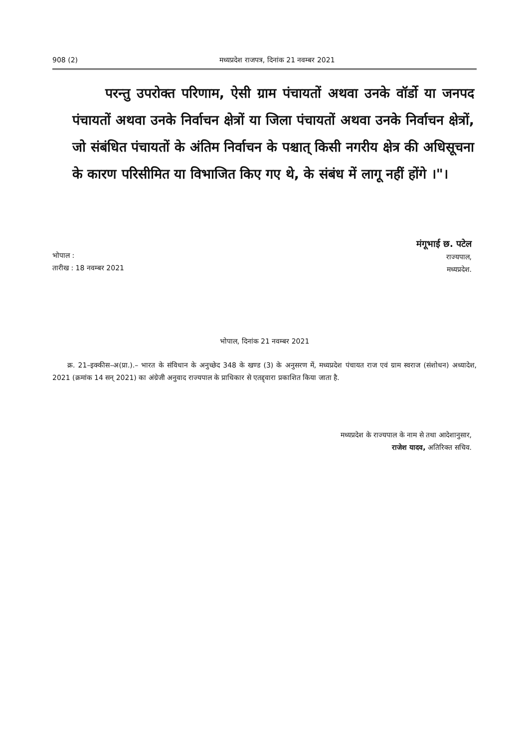908 (2) मध्यप्रदेश राजपत्र, दिनांक 21 नवम्बर 2021
परन्तु उपरोक्त परिणाम, ऐसी ग्राम पंचायतों अथवा उनके वॉर्डो या जनपद पंचायतों अथवा उनके निर्वाचन क्षेत्रों या जिला पंचायतों अथवा उनके निर्वाचन क्षेत्रों, जो संबंधित पंचायतों के अंतिम निर्वाचन के पश्चात् किसी नगरीय क्षेत्र की अधिसूचना के कारण परिसीमित या विभाजित किए गए थे, के संबंध में लागू नहीं होंगे ।"।
मंगूभाई छ. पटेल
राज्यपाल,
मध्यप्रदेश.
भोपाल :
तारीख : 18 नवम्बर 2021
भोपाल, दिनांक 21 नवम्बर 2021
क्र. 21–इक्कीस–अ(प्रा.).– भारत के संविधान के अनुच्छेद 348 के खण्ड (3) के अनुसरण में, मध्यप्रदेश पंचायत राज एवं ग्राम स्वराज (संशोधन) अध्यादेश, 2021 (क्रमांक 14 सन् 2021) का अंग्रेजी अनुवाद राज्यपाल के प्राधिकार से एतद्द्वारा प्रकाशित किया जाता है.
मध्यप्रदेश के राज्यपाल के नाम से तथा आदेशानुसार,
राजेश यादव, अतिरिक्त सचिव.